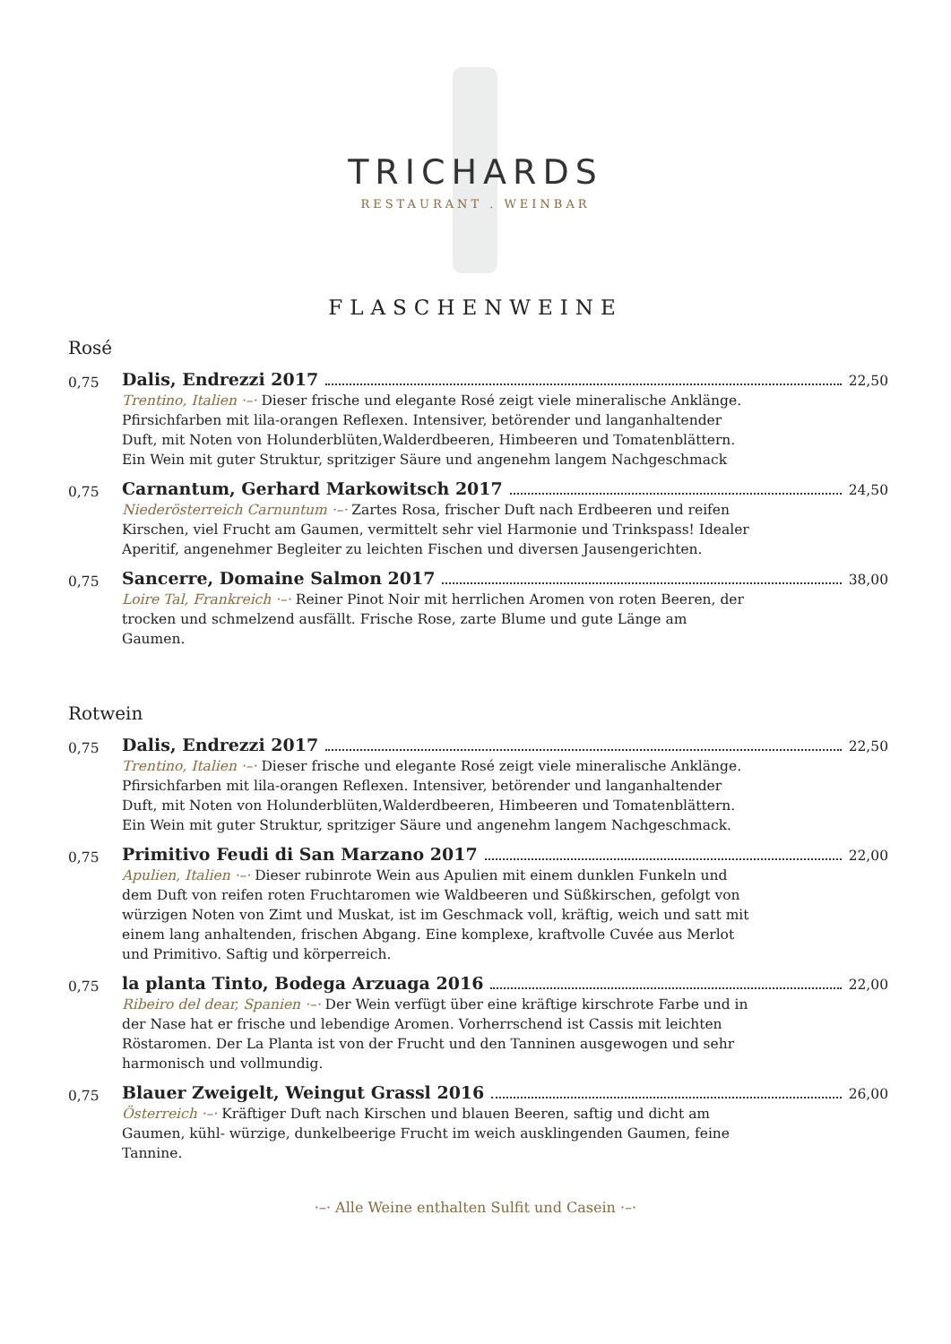TRICHARDS
RESTAURANT . WEINBAR
FLASCHENWEINE
Rosé
0,75
Dalis, Endrezzi 2017 22,50
Trentino, Italien ·–· Dieser frische und elegante Rosé zeigt viele mineralische Anklänge. Pfirsichfarben mit lila-orangen Reflexen. Intensiver, betörender und langanhaltender Duft, mit Noten von Holunderblüten,Walderdbeeren, Himbeeren und Tomatenblättern. Ein Wein mit guter Struktur, spritziger Säure und angenehm langem Nachgeschmack
0,75
Carnantum, Gerhard Markowitsch 2017 24,50
Niederösterreich Carnuntum ·–· Zartes Rosa, frischer Duft nach Erdbeeren und reifen Kirschen, viel Frucht am Gaumen, vermittelt sehr viel Harmonie und Trinkspass! Idealer Aperitif, angenehmer Begleiter zu leichten Fischen und diversen Jausengerichten.
0,75
Sancerre, Domaine Salmon 2017 38,00
Loire Tal, Frankreich ·–· Reiner Pinot Noir mit herrlichen Aromen von roten Beeren, der trocken und schmelzend ausfällt. Frische Rose, zarte Blume und gute Länge am Gaumen.
Rotwein
0,75
Dalis, Endrezzi 2017 22,50
Trentino, Italien ·–· Dieser frische und elegante Rosé zeigt viele mineralische Anklänge. Pfirsichfarben mit lila-orangen Reflexen. Intensiver, betörender und langanhaltender Duft, mit Noten von Holunderblüten,Walderdbeeren, Himbeeren und Tomatenblättern. Ein Wein mit guter Struktur, spritziger Säure und angenehm langem Nachgeschmack.
0,75
Primitivo Feudi di San Marzano 2017 22,00
Apulien, Italien ·–· Dieser rubinrote Wein aus Apulien mit einem dunklen Funkeln und dem Duft von reifen roten Fruchtaromen wie Waldbeeren und Süßkirschen, gefolgt von würzigen Noten von Zimt und Muskat, ist im Geschmack voll, kräftig, weich und satt mit einem lang anhaltenden, frischen Abgang. Eine komplexe, kraftvolle Cuvée aus Merlot und Primitivo. Saftig und körperreich.
0,75
la planta Tinto, Bodega Arzuaga 2016 22,00
Ribeiro del dear, Spanien ·–· Der Wein verfügt über eine kräftige kirschrote Farbe und in der Nase hat er frische und lebendige Aromen. Vorherrschend ist Cassis mit leichten Röstaromen. Der La Planta ist von der Frucht und den Tanninen ausgewogen und sehr harmonisch und vollmundig.
0,75
Blauer Zweigelt, Weingut Grassl 2016 26,00
Österreich ·–· Kräftiger Duft nach Kirschen und blauen Beeren, saftig und dicht am Gaumen, kühl- würzige, dunkelbeerige Frucht im weich ausklingenden Gaumen, feine Tannine.
·–· Alle Weine enthalten Sulfit und Casein ·–·